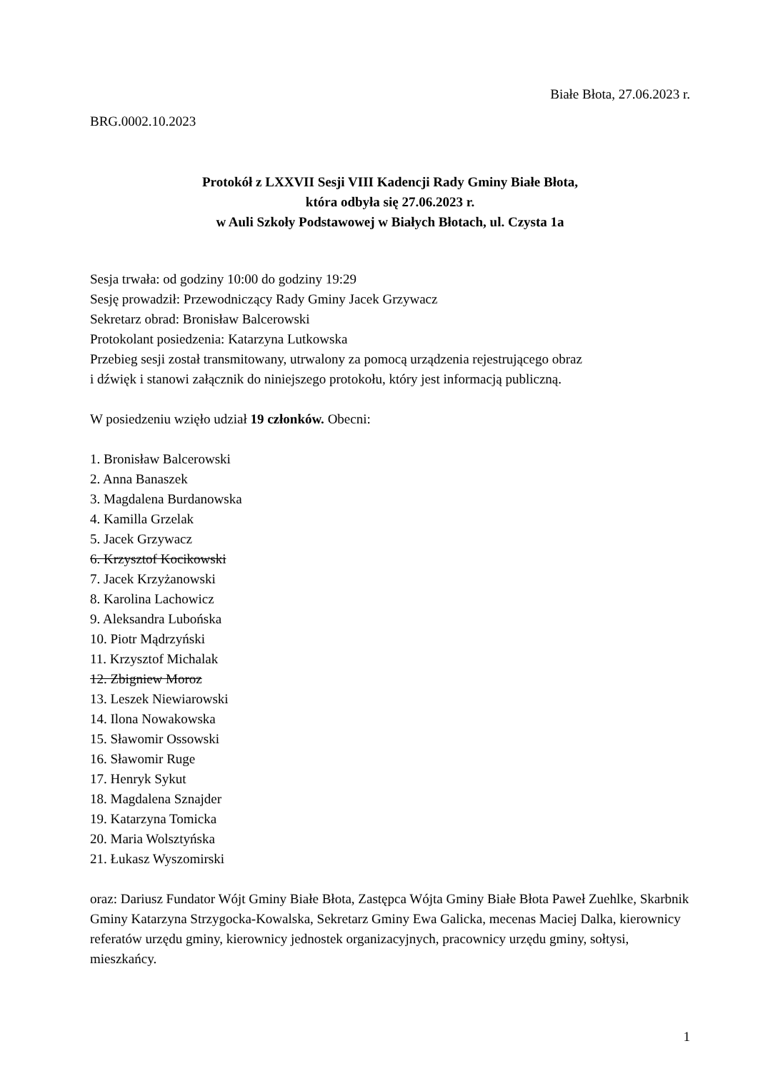Białe Błota, 27.06.2023 r.
BRG.0002.10.2023
Protokół z LXXVII Sesji VIII Kadencji Rady Gminy Białe Błota,
która odbyła się 27.06.2023 r.
w Auli Szkoły Podstawowej w Białych Błotach, ul. Czysta 1a
Sesja trwała: od godziny 10:00 do godziny 19:29
Sesję prowadził: Przewodniczący Rady Gminy Jacek Grzywacz
Sekretarz obrad: Bronisław Balcerowski
Protokolant posiedzenia: Katarzyna Lutkowska
Przebieg sesji został transmitowany, utrwalony za pomocą urządzenia rejestrującego obraz
i dźwięk i stanowi załącznik do niniejszego protokołu, który jest informacją publiczną.
W posiedzeniu wzięło udział 19 członków. Obecni:
1. Bronisław Balcerowski
2. Anna Banaszek
3. Magdalena Burdanowska
4. Kamilla Grzelak
5. Jacek Grzywacz
6. Krzysztof Kocikowski
7. Jacek Krzyżanowski
8. Karolina Lachowicz
9. Aleksandra Lubońska
10. Piotr Mądrzyński
11. Krzysztof Michalak
12. Zbigniew Moroz
13. Leszek Niewiarowski
14. Ilona Nowakowska
15. Sławomir Ossowski
16. Sławomir Ruge
17. Henryk Sykut
18. Magdalena Sznajder
19. Katarzyna Tomicka
20. Maria Wolsztyńska
21. Łukasz Wyszomirski
oraz: Dariusz Fundator Wójt Gminy Białe Błota, Zastępca Wójta Gminy Białe Błota Paweł Zuehlke, Skarbnik Gminy Katarzyna Strzygocka-Kowalska, Sekretarz Gminy Ewa Galicka, mecenas Maciej Dalka, kierownicy referatów urzędu gminy, kierownicy jednostek organizacyjnych, pracownicy urzędu gminy, sołtysi, mieszkańcy.
1